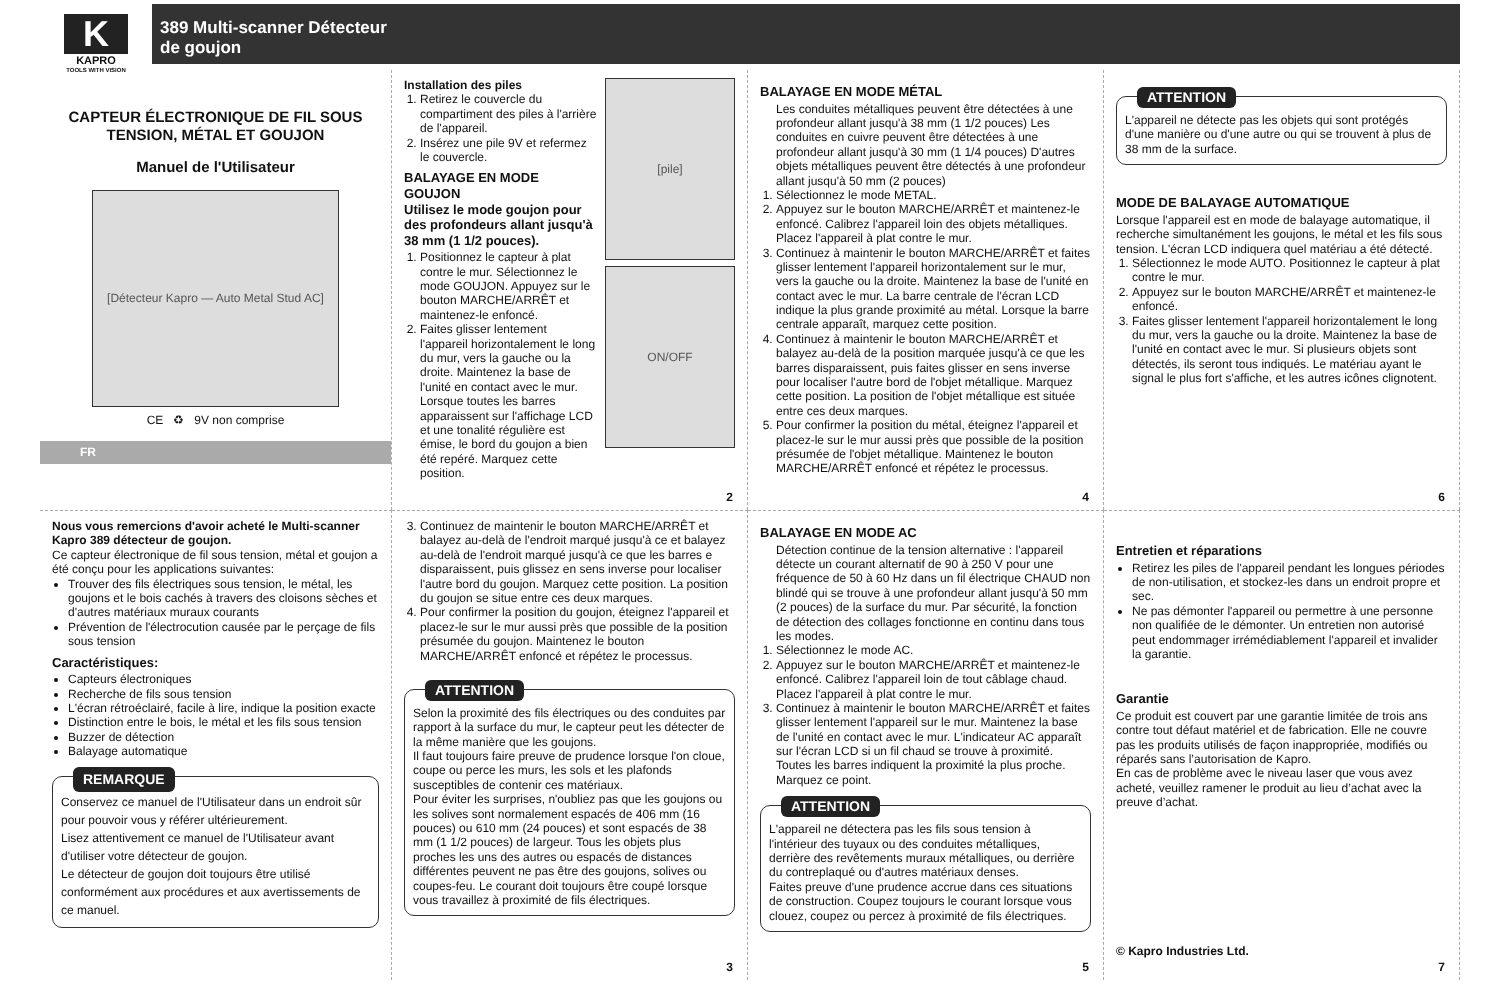K
KAPRO
TOOLS WITH VISION
389 Multi-scanner Détecteur
de goujon
CAPTEUR ÉLECTRONIQUE DE FIL SOUS TENSION, MÉTAL ET GOUJON
Manuel de l'Utilisateur
[Détecteur Kapro — Auto Metal Stud AC]
CE ♻ 9V non comprise
FR
Installation des piles
1. Retirez le couvercle du compartiment des piles à l'arrière de l'appareil.
2. Insérez une pile 9V et refermez le couvercle.
BALAYAGE EN MODE GOUJON
Utilisez le mode goujon pour des profondeurs allant jusqu'à 38 mm (1 1/2 pouces).
1. Positionnez le capteur à plat contre le mur. Sélectionnez le mode GOUJON. Appuyez sur le bouton MARCHE/ARRÊT et maintenez-le enfoncé.
2. Faites glisser lentement l'appareil horizontalement le long du mur, vers la gauche ou la droite. Maintenez la base de l'unité en contact avec le mur. Lorsque toutes les barres apparaissent sur l'affichage LCD et une tonalité régulière est émise, le bord du goujon a bien été repéré. Marquez cette position.
[pile]
ON/OFF
2
BALAYAGE EN MODE MÉTAL
Les conduites métalliques peuvent être détectées à une profondeur allant jusqu'à 38 mm (1 1/2 pouces) Les conduites en cuivre peuvent être détectées à une profondeur allant jusqu'à 30 mm (1 1/4 pouces) D'autres objets métalliques peuvent être détectés à une profondeur allant jusqu'à 50 mm (2 pouces)
1. Sélectionnez le mode METAL.
2. Appuyez sur le bouton MARCHE/ARRÊT et maintenez-le enfoncé. Calibrez l'appareil loin des objets métalliques. Placez l'appareil à plat contre le mur.
3. Continuez à maintenir le bouton MARCHE/ARRÊT et faites glisser lentement l'appareil horizontalement sur le mur, vers la gauche ou la droite. Maintenez la base de l'unité en contact avec le mur. La barre centrale de l'écran LCD indique la plus grande proximité au métal. Lorsque la barre centrale apparaît, marquez cette position.
4. Continuez à maintenir le bouton MARCHE/ARRÊT et balayez au-delà de la position marquée jusqu'à ce que les barres disparaissent, puis faites glisser en sens inverse pour localiser l'autre bord de l'objet métallique. Marquez cette position. La position de l'objet métallique est située entre ces deux marques.
5. Pour confirmer la position du métal, éteignez l'appareil et placez-le sur le mur aussi près que possible de la position présumée de l'objet métallique. Maintenez le bouton MARCHE/ARRÊT enfoncé et répétez le processus.
4
ATTENTION
L'appareil ne détecte pas les objets qui sont protégés d'une manière ou d'une autre ou qui se trouvent à plus de 38 mm de la surface.
MODE DE BALAYAGE AUTOMATIQUE
Lorsque l'appareil est en mode de balayage automatique, il recherche simultanément les goujons, le métal et les fils sous tension. L'écran LCD indiquera quel matériau a été détecté.
1. Sélectionnez le mode AUTO. Positionnez le capteur à plat contre le mur.
2. Appuyez sur le bouton MARCHE/ARRÊT et maintenez-le enfoncé.
3. Faites glisser lentement l'appareil horizontalement le long du mur, vers la gauche ou la droite. Maintenez la base de l'unité en contact avec le mur. Si plusieurs objets sont détectés, ils seront tous indiqués. Le matériau ayant le signal le plus fort s'affiche, et les autres icônes clignotent.
6
Nous vous remercions d'avoir acheté le Multi-scanner Kapro 389 détecteur de goujon.
Ce capteur électronique de fil sous tension, métal et goujon a été conçu pour les applications suivantes:
Trouver des fils électriques sous tension, le métal, les goujons et le bois cachés à travers des cloisons sèches et d'autres matériaux muraux courants
Prévention de l'électrocution causée par le perçage de fils sous tension
Caractéristiques:
Capteurs électroniques
Recherche de fils sous tension
L'écran rétroéclairé, facile à lire, indique la position exacte
Distinction entre le bois, le métal et les fils sous tension
Buzzer de détection
Balayage automatique
REMARQUE
Conservez ce manuel de l'Utilisateur dans un endroit sûr pour pouvoir vous y référer ultérieurement.
Lisez attentivement ce manuel de l'Utilisateur avant d'utiliser votre détecteur de goujon.
Le détecteur de goujon doit toujours être utilisé conformément aux procédures et aux avertissements de ce manuel.
3. Continuez de maintenir le bouton MARCHE/ARRÊT et balayez au-delà de l'endroit marqué jusqu'à ce et balayez au-delà de l'endroit marqué jusqu'à ce que les barres e disparaissent, puis glissez en sens inverse pour localiser l'autre bord du goujon. Marquez cette position. La position du goujon se situe entre ces deux marques.
4. Pour confirmer la position du goujon, éteignez l'appareil et placez-le sur le mur aussi près que possible de la position présumée du goujon. Maintenez le bouton MARCHE/ARRÊT enfoncé et répétez le processus.
ATTENTION
Selon la proximité des fils électriques ou des conduites par rapport à la surface du mur, le capteur peut les détecter de la même manière que les goujons.
Il faut toujours faire preuve de prudence lorsque l'on cloue, coupe ou perce les murs, les sols et les plafonds susceptibles de contenir ces matériaux.
Pour éviter les surprises, n'oubliez pas que les goujons ou les solives sont normalement espacés de 406 mm (16 pouces) ou 610 mm (24 pouces) et sont espacés de 38 mm (1 1/2 pouces) de largeur. Tous les objets plus proches les uns des autres ou espacés de distances différentes peuvent ne pas être des goujons, solives ou coupes-feu. Le courant doit toujours être coupé lorsque vous travaillez à proximité de fils électriques.
3
BALAYAGE EN MODE AC
Détection continue de la tension alternative : l'appareil détecte un courant alternatif de 90 à 250 V pour une fréquence de 50 à 60 Hz dans un fil électrique CHAUD non blindé qui se trouve à une profondeur allant jusqu'à 50 mm (2 pouces) de la surface du mur. Par sécurité, la fonction de détection des collages fonctionne en continu dans tous les modes.
1. Sélectionnez le mode AC.
2. Appuyez sur le bouton MARCHE/ARRÊT et maintenez-le enfoncé. Calibrez l'appareil loin de tout câblage chaud. Placez l'appareil à plat contre le mur.
3. Continuez à maintenir le bouton MARCHE/ARRÊT et faites glisser lentement l'appareil sur le mur. Maintenez la base de l'unité en contact avec le mur. L'indicateur AC apparaît sur l'écran LCD si un fil chaud se trouve à proximité. Toutes les barres indiquent la proximité la plus proche. Marquez ce point.
ATTENTION
L'appareil ne détectera pas les fils sous tension à l'intérieur des tuyaux ou des conduites métalliques, derrière des revêtements muraux métalliques, ou derrière du contreplaqué ou d'autres matériaux denses.
Faites preuve d'une prudence accrue dans ces situations de construction. Coupez toujours le courant lorsque vous clouez, coupez ou percez à proximité de fils électriques.
5
Entretien et réparations
Retirez les piles de l'appareil pendant les longues périodes de non-utilisation, et stockez-les dans un endroit propre et sec.
Ne pas démonter l'appareil ou permettre à une personne non qualifiée de le démonter. Un entretien non autorisé peut endommager irrémédiablement l'appareil et invalider la garantie.
Garantie
Ce produit est couvert par une garantie limitée de trois ans contre tout défaut matériel et de fabrication. Elle ne couvre pas les produits utilisés de façon inappropriée, modifiés ou réparés sans l’autorisation de Kapro.
En cas de problème avec le niveau laser que vous avez acheté, veuillez ramener le produit au lieu d’achat avec la preuve d’achat.
© Kapro Industries Ltd.
7